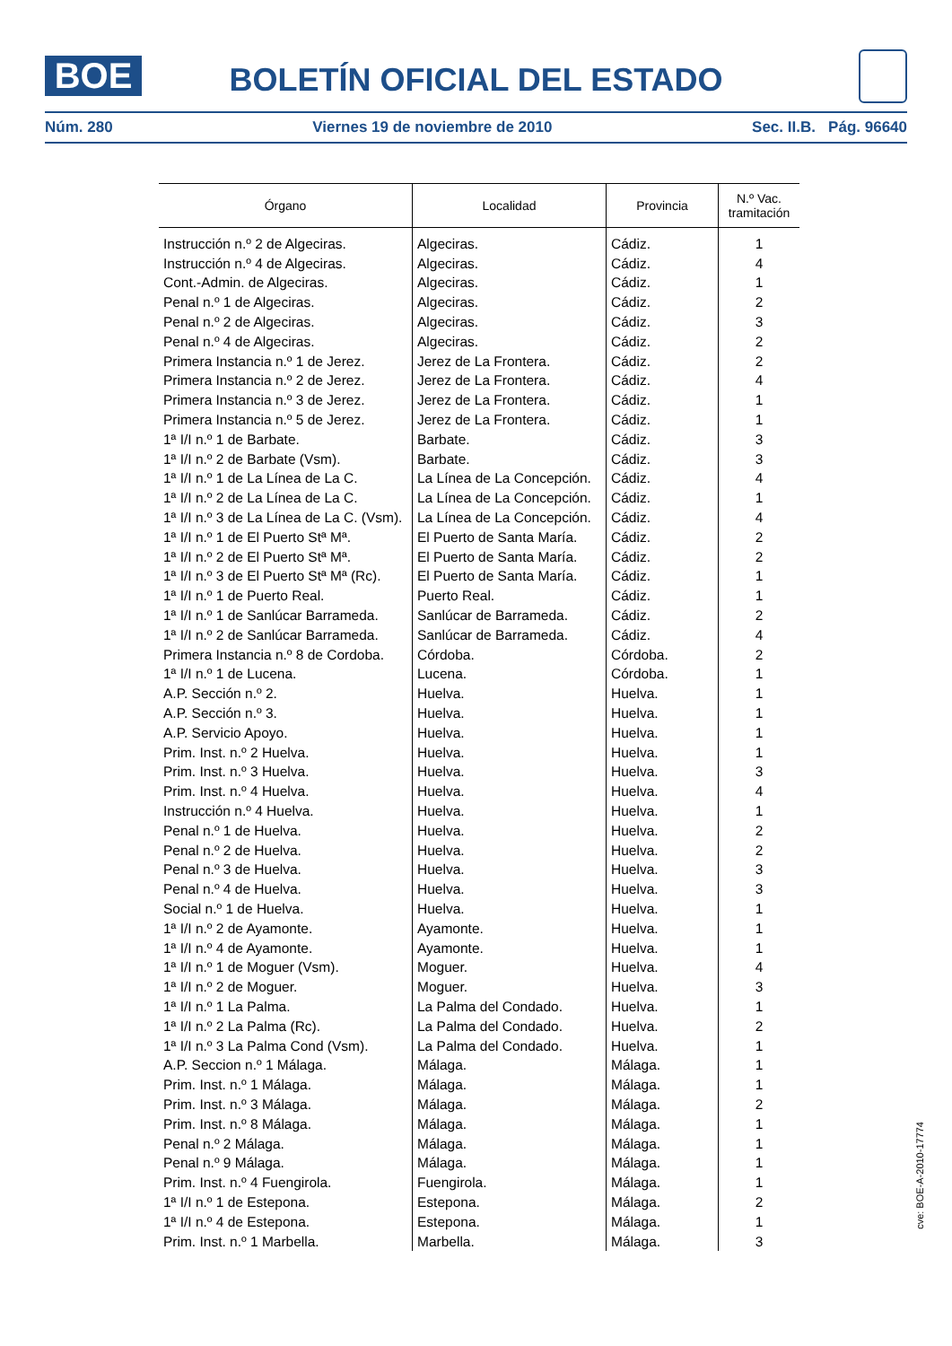BOE
BOLETÍN OFICIAL DEL ESTADO
Núm. 280 Viernes 19 de noviembre de 2010 Sec. II.B. Pág. 96640
| Órgano | Localidad | Provincia | N.º Vac. tramitación |
| --- | --- | --- | --- |
| Instrucción n.º 2 de Algeciras. | Algeciras. | Cádiz. | 1 |
| Instrucción n.º 4 de Algeciras. | Algeciras. | Cádiz. | 4 |
| Cont.-Admin. de Algeciras. | Algeciras. | Cádiz. | 1 |
| Penal n.º 1 de Algeciras. | Algeciras. | Cádiz. | 2 |
| Penal n.º 2 de Algeciras. | Algeciras. | Cádiz. | 3 |
| Penal n.º 4 de Algeciras. | Algeciras. | Cádiz. | 2 |
| Primera Instancia n.º 1 de Jerez. | Jerez de La Frontera. | Cádiz. | 2 |
| Primera Instancia n.º 2 de Jerez. | Jerez de La Frontera. | Cádiz. | 4 |
| Primera Instancia n.º 3 de Jerez. | Jerez de La Frontera. | Cádiz. | 1 |
| Primera Instancia n.º 5 de Jerez. | Jerez de La Frontera. | Cádiz. | 1 |
| 1ª I/I n.º 1 de Barbate. | Barbate. | Cádiz. | 3 |
| 1ª I/I n.º 2 de Barbate (Vsm). | Barbate. | Cádiz. | 3 |
| 1ª I/I n.º 1 de La Línea de La C. | La Línea de La Concepción. | Cádiz. | 4 |
| 1ª I/I n.º 2 de La Línea de La C. | La Línea de La Concepción. | Cádiz. | 1 |
| 1ª I/I n.º 3 de La Línea de La C. (Vsm). | La Línea de La Concepción. | Cádiz. | 4 |
| 1ª I/I n.º 1 de El Puerto Stª Mª. | El Puerto de Santa María. | Cádiz. | 2 |
| 1ª I/I n.º 2 de El Puerto Stª Mª. | El Puerto de Santa María. | Cádiz. | 2 |
| 1ª I/I n.º 3 de El Puerto Stª Mª (Rc). | El Puerto de Santa María. | Cádiz. | 1 |
| 1ª I/I n.º 1 de Puerto Real. | Puerto Real. | Cádiz. | 1 |
| 1ª I/I n.º 1 de Sanlúcar Barrameda. | Sanlúcar de Barrameda. | Cádiz. | 2 |
| 1ª I/I n.º 2 de Sanlúcar Barrameda. | Sanlúcar de Barrameda. | Cádiz. | 4 |
| Primera Instancia n.º 8 de Cordoba. | Córdoba. | Córdoba. | 2 |
| 1ª I/I n.º 1 de Lucena. | Lucena. | Córdoba. | 1 |
| A.P. Sección n.º 2. | Huelva. | Huelva. | 1 |
| A.P. Sección n.º 3. | Huelva. | Huelva. | 1 |
| A.P. Servicio Apoyo. | Huelva. | Huelva. | 1 |
| Prim. Inst. n.º 2 Huelva. | Huelva. | Huelva. | 1 |
| Prim. Inst. n.º 3 Huelva. | Huelva. | Huelva. | 3 |
| Prim. Inst. n.º 4 Huelva. | Huelva. | Huelva. | 4 |
| Instrucción n.º 4 Huelva. | Huelva. | Huelva. | 1 |
| Penal n.º 1 de Huelva. | Huelva. | Huelva. | 2 |
| Penal n.º 2 de Huelva. | Huelva. | Huelva. | 2 |
| Penal n.º 3 de Huelva. | Huelva. | Huelva. | 3 |
| Penal n.º 4 de Huelva. | Huelva. | Huelva. | 3 |
| Social n.º 1 de Huelva. | Huelva. | Huelva. | 1 |
| 1ª I/I n.º 2 de Ayamonte. | Ayamonte. | Huelva. | 1 |
| 1ª I/I n.º 4 de Ayamonte. | Ayamonte. | Huelva. | 1 |
| 1ª I/I n.º 1 de Moguer (Vsm). | Moguer. | Huelva. | 4 |
| 1ª I/I n.º 2 de Moguer. | Moguer. | Huelva. | 3 |
| 1ª I/I n.º 1 La Palma. | La Palma del Condado. | Huelva. | 1 |
| 1ª I/I n.º 2 La Palma (Rc). | La Palma del Condado. | Huelva. | 2 |
| 1ª I/I n.º 3 La Palma Cond (Vsm). | La Palma del Condado. | Huelva. | 1 |
| A.P. Seccion n.º 1 Málaga. | Málaga. | Málaga. | 1 |
| Prim. Inst. n.º 1 Málaga. | Málaga. | Málaga. | 1 |
| Prim. Inst. n.º 3 Málaga. | Málaga. | Málaga. | 2 |
| Prim. Inst. n.º 8 Málaga. | Málaga. | Málaga. | 1 |
| Penal n.º 2 Málaga. | Málaga. | Málaga. | 1 |
| Penal n.º 9 Málaga. | Málaga. | Málaga. | 1 |
| Prim. Inst. n.º 4 Fuengirola. | Fuengirola. | Málaga. | 1 |
| 1ª I/I n.º 1 de Estepona. | Estepona. | Málaga. | 2 |
| 1ª I/I n.º 4 de Estepona. | Estepona. | Málaga. | 1 |
| Prim. Inst. n.º 1 Marbella. | Marbella. | Málaga. | 3 |
cve: BOE-A-2010-17774